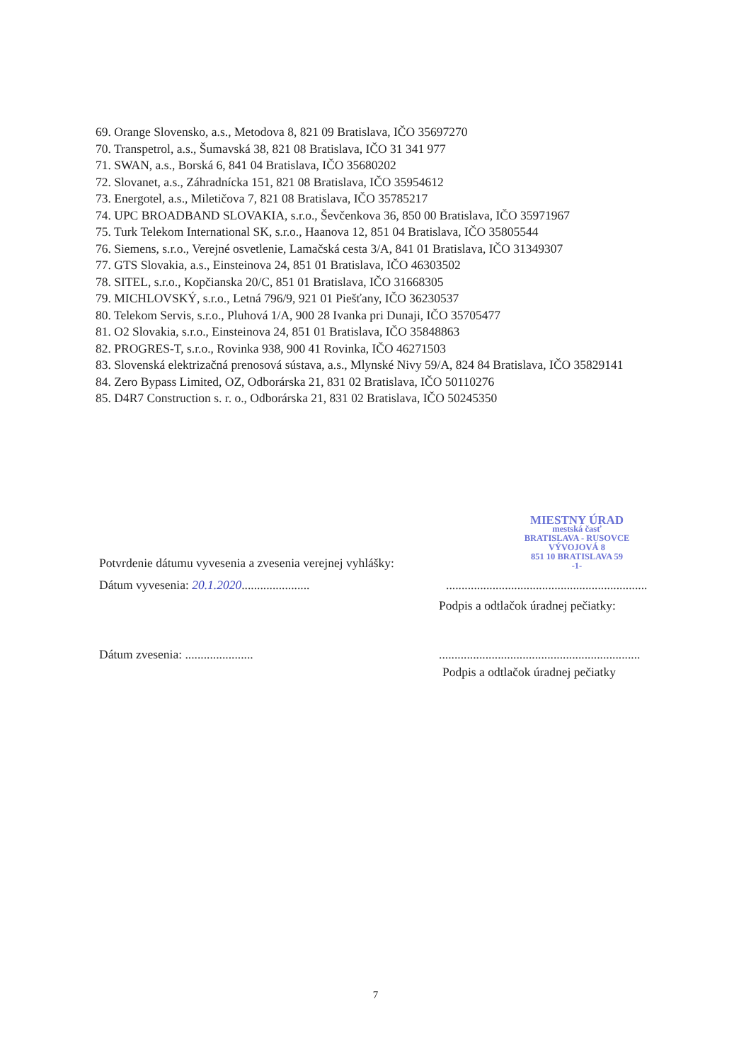69. Orange Slovensko, a.s., Metodova 8, 821 09 Bratislava, IČO 35697270
70. Transpetrol, a.s., Šumavská 38, 821 08 Bratislava, IČO 31 341 977
71. SWAN, a.s., Borská 6, 841 04 Bratislava, IČO 35680202
72. Slovanet, a.s., Záhradnícka 151, 821 08 Bratislava, IČO 35954612
73. Energotel, a.s., Miletičova 7, 821 08 Bratislava, IČO 35785217
74. UPC BROADBAND SLOVAKIA, s.r.o., Ševčenkova 36, 850 00 Bratislava, IČO 35971967
75. Turk Telekom International SK, s.r.o., Haanova 12, 851 04 Bratislava, IČO 35805544
76. Siemens, s.r.o., Verejné osvetlenie, Lamačská cesta 3/A, 841 01 Bratislava, IČO 31349307
77. GTS Slovakia, a.s., Einsteinova 24, 851 01 Bratislava, IČO 46303502
78. SITEL, s.r.o., Kopčianska 20/C, 851 01 Bratislava, IČO 31668305
79. MICHLOVSKÝ, s.r.o., Letná 796/9, 921 01 Piešťany, IČO 36230537
80. Telekom Servis, s.r.o., Pluhová 1/A, 900 28 Ivanka pri Dunaji, IČO 35705477
81. O2 Slovakia, s.r.o., Einsteinova 24, 851 01 Bratislava, IČO 35848863
82. PROGRES-T, s.r.o., Rovinka 938, 900 41 Rovinka, IČO 46271503
83. Slovenská elektrizačná prenosová sústava, a.s., Mlynské Nivy 59/A, 824 84 Bratislava, IČO 35829141
84. Zero Bypass Limited, OZ, Odborárska 21, 831 02 Bratislava, IČO 50110276
85. D4R7 Construction s. r. o., Odborárska 21, 831 02 Bratislava, IČO 50245350
Potvrdenie dátumu vyvesenia a zvesenia verejnej vyhlášky:
MIESTNY ÚRAD
mestská časť
BRATISLAVA - RUSOVCE
VÝVOJOVÁ 8
851 10 BRATISLAVA 59
-1-
Dátum vyvesenia: 20.1.2020......................
.................................................................
Podpis a odtlačok úradnej pečiatky:
Dátum zvesenia: ......................
.................................................................
Podpis a odtlačok úradnej pečiatky
7